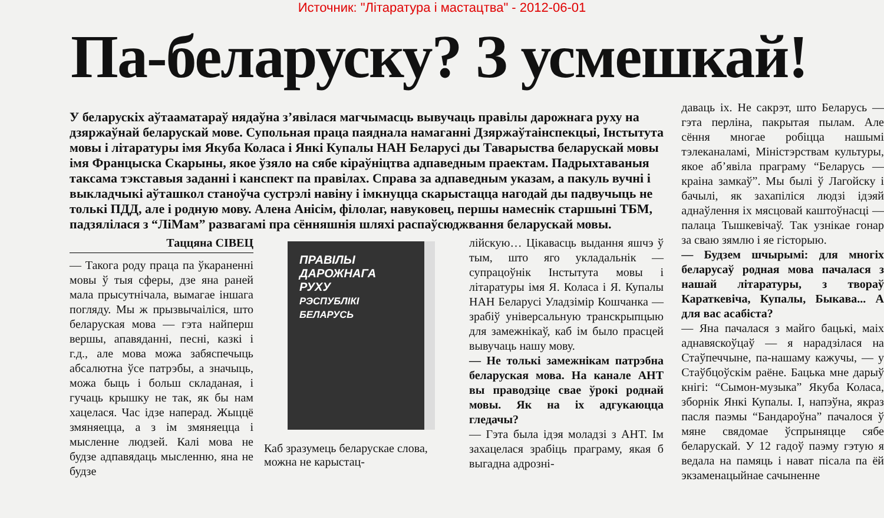Источник: "Літаратура і мастацтва" - 2012-06-01
Па-беларуску? З усмешкай!
У беларускіх аўтааматараў нядаўна з’явілася магчымасць вывучаць правілы дарожнага руху на дзяржаўнай беларускай мове. Супольная праца паяднала намаганні Дзяржаўтаінспекцыі, Інстытута мовы і літаратуры імя Якуба Коласа і Янкі Купалы НАН Беларусі ды Таварыства беларускай мовы імя Францыска Скарыны, якое ўзяло на сябе кіраўніцтва адпаведным праектам. Падрыхтаваныя таксама тэкставыя заданні і канспект па правілах. Справа за адпаведным указам, а пакуль вучні і выкладчыкі аўташкол станоўча сустрэлі навіну і імкнуцца скарыстацца нагодай ды падвучыць не толькі ПДД, але і родную мову. Алена Анісім, філолаг, навуковец, першы намеснік старшыні ТБМ, падзялілася з “ЛіМам” развагамі пра сённяшнія шляхі распаўсюджвання беларускай мовы.
Таццяна СІВЕЦ
— Такога роду праца па ўкараненні мовы ў тыя сферы, дзе яна раней мала прысутнічала, вымагае іншага погляду. Мы ж прызвычаіліся, што беларуская мова — гэта найперш вершы, апавяданні, песні, казкі і г.д., але мова можа забяспечыць абсалютна ўсе патрэбы, а значыць, можа быць і больш складаная, і гучаць крышку не так, як бы нам хацелася. Час ідзе наперад. Жыццё змяняецца, а з ім змяняецца і мысленне людзей. Калі мова не будзе адпавядаць мысленню, яна не будзе
ПРАВІЛЫ
ДАРОЖНАГА
РУХУ
РЭСПУБЛІКІ
БЕЛАРУСЬ
Каб зразумець беларускае слова, можна не карыстац-
лійскую… Цікавасць выдання яшчэ ў тым, што яго укладальнік — супрацоўнік Інстытута мовы і літаратуры імя Я. Коласа і Я. Купалы НАН Беларусі Уладзімір Кошчанка — зрабіў універсальную транскрыпцыю для замежнікаў, каб ім было прасцей вывучаць нашу мову.
— Не толькі замежнікам патрэбна беларуская мова. На канале АНТ вы праводзіце свае ўрокі роднай мовы. Як на іх адгукаюцца гледачы?
— Гэта была ідэя моладзі з АНТ. Ім захацелася зрабіць праграму, якая б выгадна адрозні-
даваць іх. Не сакрэт, што Беларусь — гэта перліна, пакрытая пылам. Але сёння многае робіцца нашымі тэлеканаламі, Міністэрствам культуры, якое аб’явіла праграму “Беларусь — краіна замкаў”. Мы былі ў Лагойску і бачылі, як захапіліся людзі ідэяй аднаўлення іх мясцовай каштоўнасці — палаца Тышкевічаў. Так узнікае гонар за сваю зямлю і яе гісторыю.
— Будзем шчырымі: для многіх беларусаў родная мова пачалася з нашай літаратуры, з твораў Караткевіча, Купалы, Быкава... А для вас асабіста?
— Яна пачалася з майго бацькі, маіх аднавяскоўцаў — я нарадзілася на Стаўпеччыне, па-нашаму кажучы, — у Стаўбцоўскім раёне. Бацька мне дарыў кнігі: “Сымон-музыка” Якуба Коласа, зборнік Янкі Купалы. І, напэўна, якраз пасля паэмы “Бандароўна” пачалося ў мяне свядомае ўспрыняцце сябе беларускай. У 12 гадоў паэму гэтую я ведала на памяць і нават пісала па ёй экзаменацыйнае сачыненне